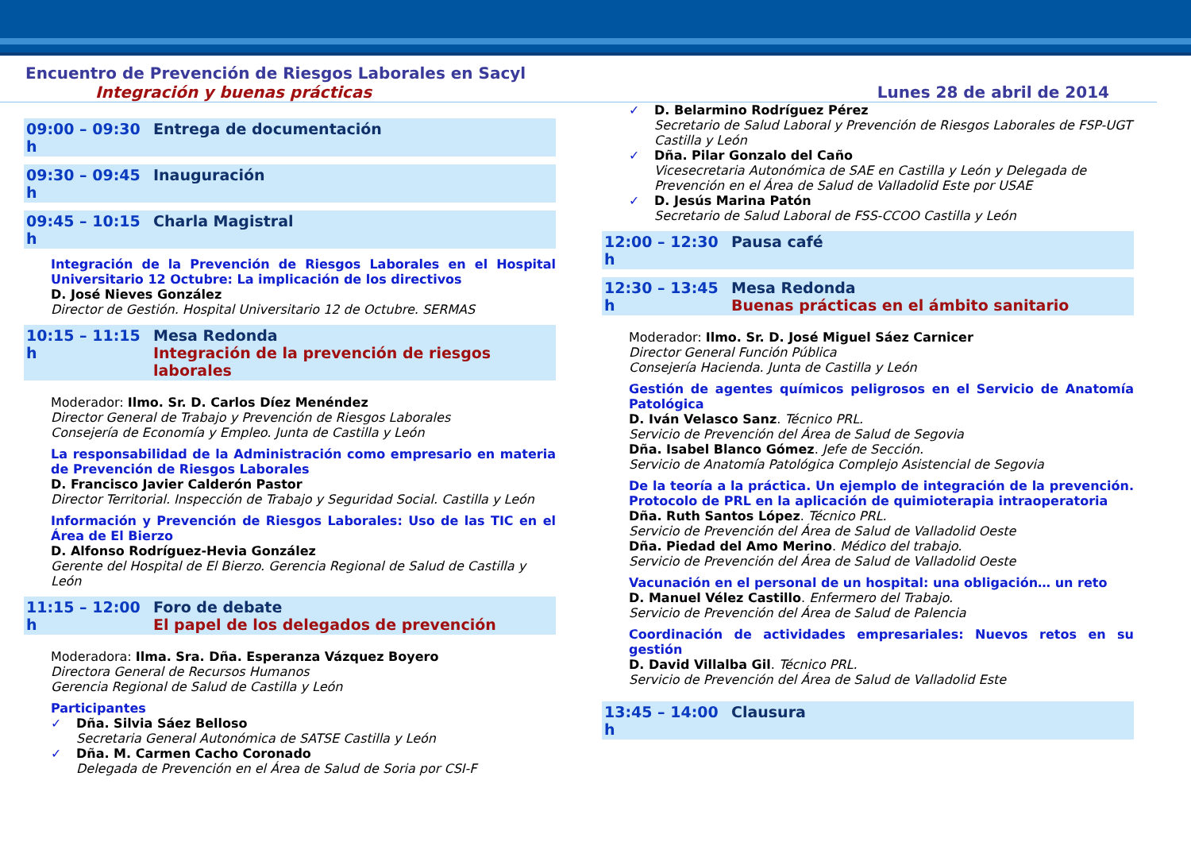Encuentro de Prevención de Riesgos Laborales en Sacyl
Integración y buenas prácticas Lunes 28 de abril de 2014
09:00 – 09:30 h Entrega de documentación
09:30 – 09:45 h Inauguración
09:45 – 10:15 h Charla Magistral
Integración de la Prevención de Riesgos Laborales en el Hospital Universitario 12 Octubre: La implicación de los directivos
D. José Nieves González
Director de Gestión. Hospital Universitario 12 de Octubre. SERMAS
10:15 – 11:15 h Mesa Redonda
Integración de la prevención de riesgos laborales
Moderador: Ilmo. Sr. D. Carlos Díez Menéndez
Director General de Trabajo y Prevención de Riesgos Laborales
Consejería de Economía y Empleo. Junta de Castilla y León
La responsabilidad de la Administración como empresario en materia de Prevención de Riesgos Laborales
D. Francisco Javier Calderón Pastor
Director Territorial. Inspección de Trabajo y Seguridad Social. Castilla y León
Información y Prevención de Riesgos Laborales: Uso de las TIC en el Área de El Bierzo
D. Alfonso Rodríguez-Hevia González
Gerente del Hospital de El Bierzo. Gerencia Regional de Salud de Castilla y León
11:15 – 12:00 h Foro de debate
El papel de los delegados de prevención
Moderadora: Ilma. Sra. Dña. Esperanza Vázquez Boyero
Directora General de Recursos Humanos
Gerencia Regional de Salud de Castilla y León
Participantes
✓ Dña. Silvia Sáez Belloso
Secretaria General Autonómica de SATSE Castilla y León
✓ Dña. M. Carmen Cacho Coronado
Delegada de Prevención en el Área de Salud de Soria por CSI-F
✓ D. Belarmino Rodríguez Pérez
Secretario de Salud Laboral y Prevención de Riesgos Laborales de FSP-UGT Castilla y León
✓ Dña. Pilar Gonzalo del Caño
Vicesecretaria Autonómica de SAE en Castilla y León y Delegada de Prevención en el Área de Salud de Valladolid Este por USAE
✓ D. Jesús Marina Patón
Secretario de Salud Laboral de FSS-CCOO Castilla y León
12:00 – 12:30 h Pausa café
12:30 – 13:45 h Mesa Redonda
Buenas prácticas en el ámbito sanitario
Moderador: Ilmo. Sr. D. José Miguel Sáez Carnicer
Director General Función Pública
Consejería Hacienda. Junta de Castilla y León
Gestión de agentes químicos peligrosos en el Servicio de Anatomía Patológica
D. Iván Velasco Sanz. Técnico PRL.
Servicio de Prevención del Área de Salud de Segovia
Dña. Isabel Blanco Gómez. Jefe de Sección.
Servicio de Anatomía Patológica Complejo Asistencial de Segovia
De la teoría a la práctica. Un ejemplo de integración de la prevención. Protocolo de PRL en la aplicación de quimioterapia intraoperatoria
Dña. Ruth Santos López. Técnico PRL.
Servicio de Prevención del Área de Salud de Valladolid Oeste
Dña. Piedad del Amo Merino. Médico del trabajo.
Servicio de Prevención del Área de Salud de Valladolid Oeste
Vacunación en el personal de un hospital: una obligación… un reto
D. Manuel Vélez Castillo. Enfermero del Trabajo.
Servicio de Prevención del Área de Salud de Palencia
Coordinación de actividades empresariales: Nuevos retos en su gestión
D. David Villalba Gil. Técnico PRL.
Servicio de Prevención del Área de Salud de Valladolid Este
13:45 – 14:00 h Clausura